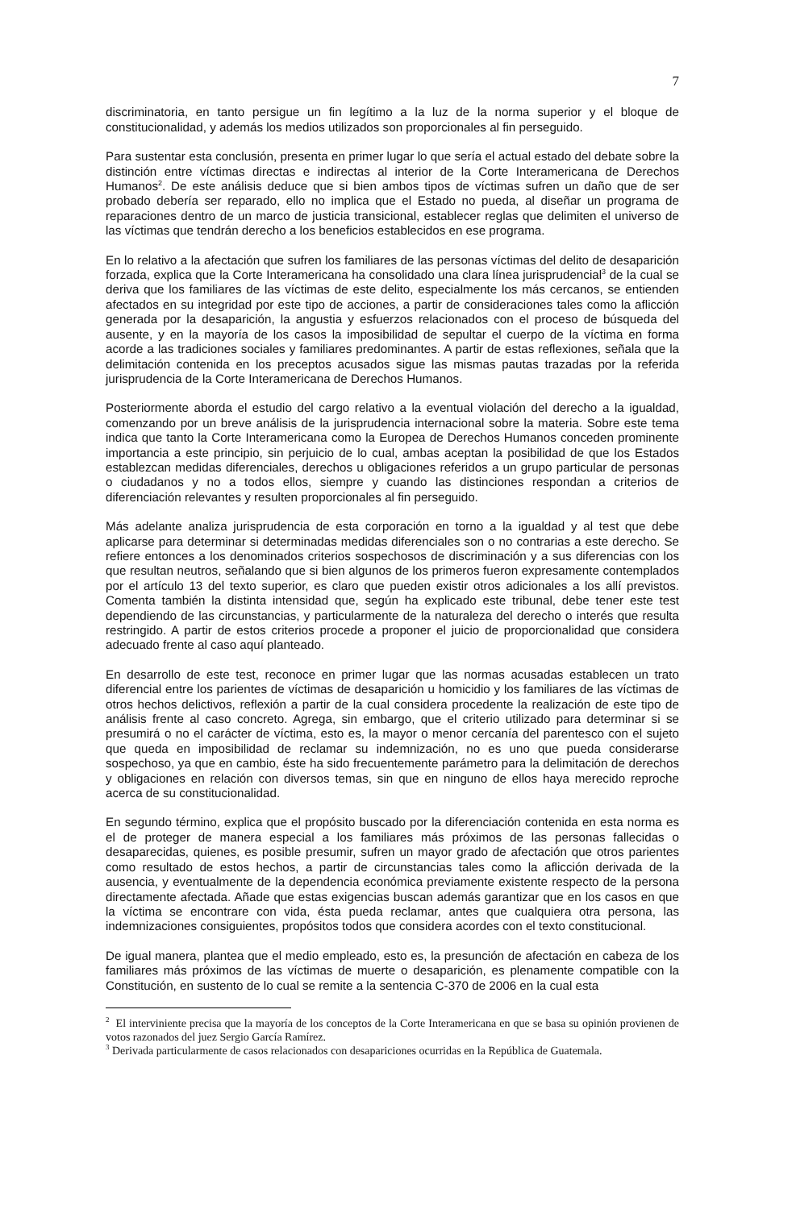7
discriminatoria, en tanto persigue un fin legítimo a la luz de la norma superior y el bloque de constitucionalidad, y además los medios utilizados son proporcionales al fin perseguido.
Para sustentar esta conclusión, presenta en primer lugar lo que sería el actual estado del debate sobre la distinción entre víctimas directas e indirectas al interior de la Corte Interamericana de Derechos Humanos<sup>2</sup>. De este análisis deduce que si bien ambos tipos de víctimas sufren un daño que de ser probado debería ser reparado, ello no implica que el Estado no pueda, al diseñar un programa de reparaciones dentro de un marco de justicia transicional, establecer reglas que delimiten el universo de las víctimas que tendrán derecho a los beneficios establecidos en ese programa.
En lo relativo a la afectación que sufren los familiares de las personas víctimas del delito de desaparición forzada, explica que la Corte Interamericana ha consolidado una clara línea jurisprudencial<sup>3</sup> de la cual se deriva que los familiares de las víctimas de este delito, especialmente los más cercanos, se entienden afectados en su integridad por este tipo de acciones, a partir de consideraciones tales como la aflicción generada por la desaparición, la angustia y esfuerzos relacionados con el proceso de búsqueda del ausente, y en la mayoría de los casos la imposibilidad de sepultar el cuerpo de la víctima en forma acorde a las tradiciones sociales y familiares predominantes. A partir de estas reflexiones, señala que la delimitación contenida en los preceptos acusados sigue las mismas pautas trazadas por la referida jurisprudencia de la Corte Interamericana de Derechos Humanos.
Posteriormente aborda el estudio del cargo relativo a la eventual violación del derecho a la igualdad, comenzando por un breve análisis de la jurisprudencia internacional sobre la materia. Sobre este tema indica que tanto la Corte Interamericana como la Europea de Derechos Humanos conceden prominente importancia a este principio, sin perjuicio de lo cual, ambas aceptan la posibilidad de que los Estados establezcan medidas diferenciales, derechos u obligaciones referidos a un grupo particular de personas o ciudadanos y no a todos ellos, siempre y cuando las distinciones respondan a criterios de diferenciación relevantes y resulten proporcionales al fin perseguido.
Más adelante analiza jurisprudencia de esta corporación en torno a la igualdad y al test que debe aplicarse para determinar si determinadas medidas diferenciales son o no contrarias a este derecho. Se refiere entonces a los denominados criterios sospechosos de discriminación y a sus diferencias con los que resultan neutros, señalando que si bien algunos de los primeros fueron expresamente contemplados por el artículo 13 del texto superior, es claro que pueden existir otros adicionales a los allí previstos. Comenta también la distinta intensidad que, según ha explicado este tribunal, debe tener este test dependiendo de las circunstancias, y particularmente de la naturaleza del derecho o interés que resulta restringido. A partir de estos criterios procede a proponer el juicio de proporcionalidad que considera adecuado frente al caso aquí planteado.
En desarrollo de este test, reconoce en primer lugar que las normas acusadas establecen un trato diferencial entre los parientes de víctimas de desaparición u homicidio y los familiares de las víctimas de otros hechos delictivos, reflexión a partir de la cual considera procedente la realización de este tipo de análisis frente al caso concreto. Agrega, sin embargo, que el criterio utilizado para determinar si se presumirá o no el carácter de víctima, esto es, la mayor o menor cercanía del parentesco con el sujeto que queda en imposibilidad de reclamar su indemnización, no es uno que pueda considerarse sospechoso, ya que en cambio, éste ha sido frecuentemente parámetro para la delimitación de derechos y obligaciones en relación con diversos temas, sin que en ninguno de ellos haya merecido reproche acerca de su constitucionalidad.
En segundo término, explica que el propósito buscado por la diferenciación contenida en esta norma es el de proteger de manera especial a los familiares más próximos de las personas fallecidas o desaparecidas, quienes, es posible presumir, sufren un mayor grado de afectación que otros parientes como resultado de estos hechos, a partir de circunstancias tales como la aflicción derivada de la ausencia, y eventualmente de la dependencia económica previamente existente respecto de la persona directamente afectada. Añade que estas exigencias buscan además garantizar que en los casos en que la víctima se encontrare con vida, ésta pueda reclamar, antes que cualquiera otra persona, las indemnizaciones consiguientes, propósitos todos que considera acordes con el texto constitucional.
De igual manera, plantea que el medio empleado, esto es, la presunción de afectación en cabeza de los familiares más próximos de las víctimas de muerte o desaparición, es plenamente compatible con la Constitución, en sustento de lo cual se remite a la sentencia C-370 de 2006 en la cual esta
<sup>2</sup> El interviniente precisa que la mayoría de los conceptos de la Corte Interamericana en que se basa su opinión provienen de votos razonados del juez Sergio García Ramírez.
<sup>3</sup> Derivada particularmente de casos relacionados con desapariciones ocurridas en la República de Guatemala.